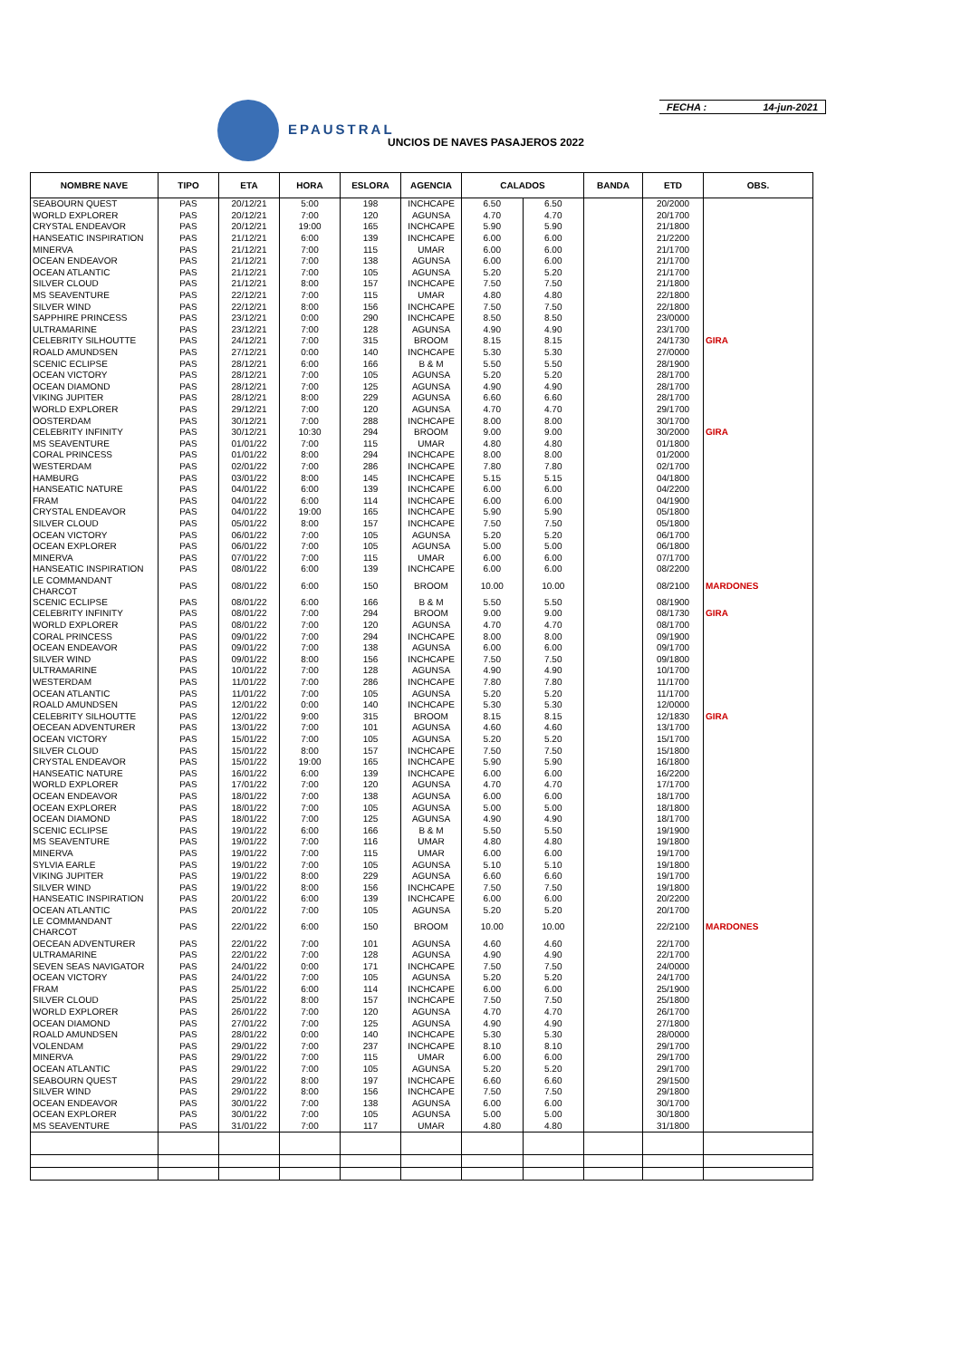FECHA : 14-jun-2021
EPAUSTRAL
UNCIOS DE NAVES PASAJEROS 2022
| NOMBRE NAVE | TIPO | ETA | HORA | ESLORA | AGENCIA | CALADOS | | BANDA | ETD | OBS. |
| --- | --- | --- | --- | --- | --- | --- | --- | --- | --- | --- |
| SEABOURN QUEST | PAS | 20/12/21 | 5:00 | 198 | INCHCAPE | 6.50 | 6.50 | | 20/2000 | |
| WORLD EXPLORER | PAS | 20/12/21 | 7:00 | 120 | AGUNSA | 4.70 | 4.70 | | 20/1700 | |
| CRYSTAL ENDEAVOR | PAS | 20/12/21 | 19:00 | 165 | INCHCAPE | 5.90 | 5.90 | | 21/1800 | |
| HANSEATIC INSPIRATION | PAS | 21/12/21 | 6:00 | 139 | INCHCAPE | 6.00 | 6.00 | | 21/2200 | |
| MINERVA | PAS | 21/12/21 | 7:00 | 115 | UMAR | 6.00 | 6.00 | | 21/1700 | |
| OCEAN ENDEAVOR | PAS | 21/12/21 | 7:00 | 138 | AGUNSA | 6.00 | 6.00 | | 21/1700 | |
| OCEAN ATLANTIC | PAS | 21/12/21 | 7:00 | 105 | AGUNSA | 5.20 | 5.20 | | 21/1700 | |
| SILVER CLOUD | PAS | 21/12/21 | 8:00 | 157 | INCHCAPE | 7.50 | 7.50 | | 21/1800 | |
| MS SEAVENTURE | PAS | 22/12/21 | 7:00 | 115 | UMAR | 4.80 | 4.80 | | 22/1800 | |
| SILVER WIND | PAS | 22/12/21 | 8:00 | 156 | INCHCAPE | 7.50 | 7.50 | | 22/1800 | |
| SAPPHIRE PRINCESS | PAS | 23/12/21 | 0:00 | 290 | INCHCAPE | 8.50 | 8.50 | | 23/0000 | |
| ULTRAMARINE | PAS | 23/12/21 | 7:00 | 128 | AGUNSA | 4.90 | 4.90 | | 23/1700 | |
| CELEBRITY SILHOUTTE | PAS | 24/12/21 | 7:00 | 315 | BROOM | 8.15 | 8.15 | | 24/1730 | GIRA |
| ROALD AMUNDSEN | PAS | 27/12/21 | 0:00 | 140 | INCHCAPE | 5.30 | 5.30 | | 27/0000 | |
| SCENIC ECLIPSE | PAS | 28/12/21 | 6:00 | 166 | B & M | 5.50 | 5.50 | | 28/1900 | |
| OCEAN VICTORY | PAS | 28/12/21 | 7:00 | 105 | AGUNSA | 5.20 | 5.20 | | 28/1700 | |
| OCEAN DIAMOND | PAS | 28/12/21 | 7:00 | 125 | AGUNSA | 4.90 | 4.90 | | 28/1700 | |
| VIKING JUPITER | PAS | 28/12/21 | 8:00 | 229 | AGUNSA | 6.60 | 6.60 | | 28/1700 | |
| WORLD EXPLORER | PAS | 29/12/21 | 7:00 | 120 | AGUNSA | 4.70 | 4.70 | | 29/1700 | |
| OOSTERDAM | PAS | 30/12/21 | 7:00 | 288 | INCHCAPE | 8.00 | 8.00 | | 30/1700 | |
| CELEBRITY INFINITY | PAS | 30/12/21 | 10:30 | 294 | BROOM | 9.00 | 9.00 | | 30/2000 | GIRA |
| MS SEAVENTURE | PAS | 01/01/22 | 7:00 | 115 | UMAR | 4.80 | 4.80 | | 01/1800 | |
| CORAL PRINCESS | PAS | 01/01/22 | 8:00 | 294 | INCHCAPE | 8.00 | 8.00 | | 01/2000 | |
| WESTERDAM | PAS | 02/01/22 | 7:00 | 286 | INCHCAPE | 7.80 | 7.80 | | 02/1700 | |
| HAMBURG | PAS | 03/01/22 | 8:00 | 145 | INCHCAPE | 5.15 | 5.15 | | 04/1800 | |
| HANSEATIC NATURE | PAS | 04/01/22 | 6:00 | 139 | INCHCAPE | 6.00 | 6.00 | | 04/2200 | |
| FRAM | PAS | 04/01/22 | 6:00 | 114 | INCHCAPE | 6.00 | 6.00 | | 04/1900 | |
| CRYSTAL ENDEAVOR | PAS | 04/01/22 | 19:00 | 165 | INCHCAPE | 5.90 | 5.90 | | 05/1800 | |
| SILVER CLOUD | PAS | 05/01/22 | 8:00 | 157 | INCHCAPE | 7.50 | 7.50 | | 05/1800 | |
| OCEAN VICTORY | PAS | 06/01/22 | 7:00 | 105 | AGUNSA | 5.20 | 5.20 | | 06/1700 | |
| OCEAN EXPLORER | PAS | 06/01/22 | 7:00 | 105 | AGUNSA | 5.00 | 5.00 | | 06/1800 | |
| MINERVA | PAS | 07/01/22 | 7:00 | 115 | UMAR | 6.00 | 6.00 | | 07/1700 | |
| HANSEATIC INSPIRATION | PAS | 08/01/22 | 6:00 | 139 | INCHCAPE | 6.00 | 6.00 | | 08/2200 | |
| LE COMMANDANT CHARCOT | PAS | 08/01/22 | 6:00 | 150 | BROOM | 10.00 | 10.00 | | 08/2100 | MARDONES |
| SCENIC ECLIPSE | PAS | 08/01/22 | 6:00 | 166 | B & M | 5.50 | 5.50 | | 08/1900 | |
| CELEBRITY INFINITY | PAS | 08/01/22 | 7:00 | 294 | BROOM | 9.00 | 9.00 | | 08/1730 | GIRA |
| WORLD EXPLORER | PAS | 08/01/22 | 7:00 | 120 | AGUNSA | 4.70 | 4.70 | | 08/1700 | |
| CORAL PRINCESS | PAS | 09/01/22 | 7:00 | 294 | INCHCAPE | 8.00 | 8.00 | | 09/1900 | |
| OCEAN ENDEAVOR | PAS | 09/01/22 | 7:00 | 138 | AGUNSA | 6.00 | 6.00 | | 09/1700 | |
| SILVER WIND | PAS | 09/01/22 | 8:00 | 156 | INCHCAPE | 7.50 | 7.50 | | 09/1800 | |
| ULTRAMARINE | PAS | 10/01/22 | 7:00 | 128 | AGUNSA | 4.90 | 4.90 | | 10/1700 | |
| WESTERDAM | PAS | 11/01/22 | 7:00 | 286 | INCHCAPE | 7.80 | 7.80 | | 11/1700 | |
| OCEAN ATLANTIC | PAS | 11/01/22 | 7:00 | 105 | AGUNSA | 5.20 | 5.20 | | 11/1700 | |
| ROALD AMUNDSEN | PAS | 12/01/22 | 0:00 | 140 | INCHCAPE | 5.30 | 5.30 | | 12/0000 | |
| CELEBRITY SILHOUTTE | PAS | 12/01/22 | 9:00 | 315 | BROOM | 8.15 | 8.15 | | 12/1830 | GIRA |
| OECEAN ADVENTURER | PAS | 13/01/22 | 7:00 | 101 | AGUNSA | 4.60 | 4.60 | | 13/1700 | |
| OCEAN VICTORY | PAS | 15/01/22 | 7:00 | 105 | AGUNSA | 5.20 | 5.20 | | 15/1700 | |
| SILVER CLOUD | PAS | 15/01/22 | 8:00 | 157 | INCHCAPE | 7.50 | 7.50 | | 15/1800 | |
| CRYSTAL ENDEAVOR | PAS | 15/01/22 | 19:00 | 165 | INCHCAPE | 5.90 | 5.90 | | 16/1800 | |
| HANSEATIC NATURE | PAS | 16/01/22 | 6:00 | 139 | INCHCAPE | 6.00 | 6.00 | | 16/2200 | |
| WORLD EXPLORER | PAS | 17/01/22 | 7:00 | 120 | AGUNSA | 4.70 | 4.70 | | 17/1700 | |
| OCEAN ENDEAVOR | PAS | 18/01/22 | 7:00 | 138 | AGUNSA | 6.00 | 6.00 | | 18/1700 | |
| OCEAN EXPLORER | PAS | 18/01/22 | 7:00 | 105 | AGUNSA | 5.00 | 5.00 | | 18/1800 | |
| OCEAN DIAMOND | PAS | 18/01/22 | 7:00 | 125 | AGUNSA | 4.90 | 4.90 | | 18/1700 | |
| SCENIC ECLIPSE | PAS | 19/01/22 | 6:00 | 166 | B & M | 5.50 | 5.50 | | 19/1900 | |
| MS SEAVENTURE | PAS | 19/01/22 | 7:00 | 116 | UMAR | 4.80 | 4.80 | | 19/1800 | |
| MINERVA | PAS | 19/01/22 | 7:00 | 115 | UMAR | 6.00 | 6.00 | | 19/1700 | |
| SYLVIA EARLE | PAS | 19/01/22 | 7:00 | 105 | AGUNSA | 5.10 | 5.10 | | 19/1800 | |
| VIKING JUPITER | PAS | 19/01/22 | 8:00 | 229 | AGUNSA | 6.60 | 6.60 | | 19/1700 | |
| SILVER WIND | PAS | 19/01/22 | 8:00 | 156 | INCHCAPE | 7.50 | 7.50 | | 19/1800 | |
| HANSEATIC INSPIRATION | PAS | 20/01/22 | 6:00 | 139 | INCHCAPE | 6.00 | 6.00 | | 20/2200 | |
| OCEAN ATLANTIC | PAS | 20/01/22 | 7:00 | 105 | AGUNSA | 5.20 | 5.20 | | 20/1700 | |
| LE COMMANDANT CHARCOT | PAS | 22/01/22 | 6:00 | 150 | BROOM | 10.00 | 10.00 | | 22/2100 | MARDONES |
| OECEAN ADVENTURER | PAS | 22/01/22 | 7:00 | 101 | AGUNSA | 4.60 | 4.60 | | 22/1700 | |
| ULTRAMARINE | PAS | 22/01/22 | 7:00 | 128 | AGUNSA | 4.90 | 4.90 | | 22/1700 | |
| SEVEN SEAS NAVIGATOR | PAS | 24/01/22 | 0:00 | 171 | INCHCAPE | 7.50 | 7.50 | | 24/0000 | |
| OCEAN VICTORY | PAS | 24/01/22 | 7:00 | 105 | AGUNSA | 5.20 | 5.20 | | 24/1700 | |
| FRAM | PAS | 25/01/22 | 6:00 | 114 | INCHCAPE | 6.00 | 6.00 | | 25/1900 | |
| SILVER CLOUD | PAS | 25/01/22 | 8:00 | 157 | INCHCAPE | 7.50 | 7.50 | | 25/1800 | |
| WORLD EXPLORER | PAS | 26/01/22 | 7:00 | 120 | AGUNSA | 4.70 | 4.70 | | 26/1700 | |
| OCEAN DIAMOND | PAS | 27/01/22 | 7:00 | 125 | AGUNSA | 4.90 | 4.90 | | 27/1800 | |
| ROALD AMUNDSEN | PAS | 28/01/22 | 0:00 | 140 | INCHCAPE | 5.30 | 5.30 | | 28/0000 | |
| VOLENDAM | PAS | 29/01/22 | 7:00 | 237 | INCHCAPE | 8.10 | 8.10 | | 29/1700 | |
| MINERVA | PAS | 29/01/22 | 7:00 | 115 | UMAR | 6.00 | 6.00 | | 29/1700 | |
| OCEAN ATLANTIC | PAS | 29/01/22 | 7:00 | 105 | AGUNSA | 5.20 | 5.20 | | 29/1700 | |
| SEABOURN QUEST | PAS | 29/01/22 | 8:00 | 197 | INCHCAPE | 6.60 | 6.60 | | 29/1500 | |
| SILVER WIND | PAS | 29/01/22 | 8:00 | 156 | INCHCAPE | 7.50 | 7.50 | | 29/1800 | |
| OCEAN ENDEAVOR | PAS | 30/01/22 | 7:00 | 138 | AGUNSA | 6.00 | 6.00 | | 30/1700 | |
| OCEAN EXPLORER | PAS | 30/01/22 | 7:00 | 105 | AGUNSA | 5.00 | 5.00 | | 30/1800 | |
| MS SEAVENTURE | PAS | 31/01/22 | 7:00 | 117 | UMAR | 4.80 | 4.80 | | 31/1800 | |